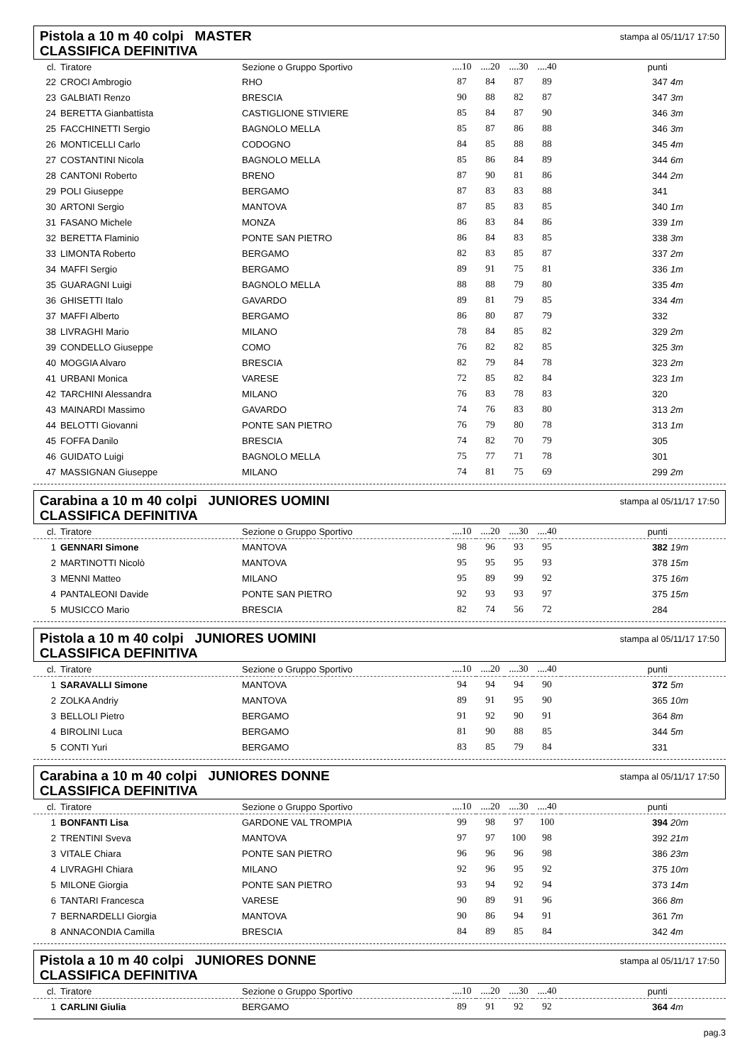Pistola a 10 m 40 colpi MASTER
CLASSIFICA DEFINITIVA
stampa al 05/11/17 17:50
| cl. | Tiratore | Sezione o Gruppo Sportivo | ....10 | ....20 | ....30 | ....40 | punti | |
| --- | --- | --- | --- | --- | --- | --- | --- | --- |
| 22 | CROCI Ambrogio | RHO | 87 | 84 | 87 | 89 | 347 | 4m |
| 23 | GALBIATI Renzo | BRESCIA | 90 | 88 | 82 | 87 | 347 | 3m |
| 24 | BERETTA Gianbattista | CASTIGLIONE STIVIERE | 85 | 84 | 87 | 90 | 346 | 3m |
| 25 | FACCHINETTI Sergio | BAGNOLO MELLA | 85 | 87 | 86 | 88 | 346 | 3m |
| 26 | MONTICELLI Carlo | CODOGNO | 84 | 85 | 88 | 88 | 345 | 4m |
| 27 | COSTANTINI Nicola | BAGNOLO MELLA | 85 | 86 | 84 | 89 | 344 | 6m |
| 28 | CANTONI Roberto | BRENO | 87 | 90 | 81 | 86 | 344 | 2m |
| 29 | POLI Giuseppe | BERGAMO | 87 | 83 | 83 | 88 | 341 | |
| 30 | ARTONI Sergio | MANTOVA | 87 | 85 | 83 | 85 | 340 | 1m |
| 31 | FASANO Michele | MONZA | 86 | 83 | 84 | 86 | 339 | 1m |
| 32 | BERETTA Flaminio | PONTE SAN PIETRO | 86 | 84 | 83 | 85 | 338 | 3m |
| 33 | LIMONTA Roberto | BERGAMO | 82 | 83 | 85 | 87 | 337 | 2m |
| 34 | MAFFI Sergio | BERGAMO | 89 | 91 | 75 | 81 | 336 | 1m |
| 35 | GUARAGNI Luigi | BAGNOLO MELLA | 88 | 88 | 79 | 80 | 335 | 4m |
| 36 | GHISETTI Italo | GAVARDO | 89 | 81 | 79 | 85 | 334 | 4m |
| 37 | MAFFI Alberto | BERGAMO | 86 | 80 | 87 | 79 | 332 | |
| 38 | LIVRAGHI Mario | MILANO | 78 | 84 | 85 | 82 | 329 | 2m |
| 39 | CONDELLO Giuseppe | COMO | 76 | 82 | 82 | 85 | 325 | 3m |
| 40 | MOGGIA Alvaro | BRESCIA | 82 | 79 | 84 | 78 | 323 | 2m |
| 41 | URBANI Monica | VARESE | 72 | 85 | 82 | 84 | 323 | 1m |
| 42 | TARCHINI Alessandra | MILANO | 76 | 83 | 78 | 83 | 320 | |
| 43 | MAINARDI Massimo | GAVARDO | 74 | 76 | 83 | 80 | 313 | 2m |
| 44 | BELOTTI Giovanni | PONTE SAN PIETRO | 76 | 79 | 80 | 78 | 313 | 1m |
| 45 | FOFFA Danilo | BRESCIA | 74 | 82 | 70 | 79 | 305 | |
| 46 | GUIDATO Luigi | BAGNOLO MELLA | 75 | 77 | 71 | 78 | 301 | |
| 47 | MASSIGNAN Giuseppe | MILANO | 74 | 81 | 75 | 69 | 299 | 2m |
Carabina a 10 m 40 colpi JUNIORES UOMINI
CLASSIFICA DEFINITIVA
stampa al 05/11/17 17:50
| cl. | Tiratore | Sezione o Gruppo Sportivo | ....10 | ....20 | ....30 | ....40 | punti | |
| --- | --- | --- | --- | --- | --- | --- | --- | --- |
| 1 | GENNARI Simone | MANTOVA | 98 | 96 | 93 | 95 | 382 | 19m |
| 2 | MARTINOTTI Nicolò | MANTOVA | 95 | 95 | 95 | 93 | 378 | 15m |
| 3 | MENNI Matteo | MILANO | 95 | 89 | 99 | 92 | 375 | 16m |
| 4 | PANTALEONI Davide | PONTE SAN PIETRO | 92 | 93 | 93 | 97 | 375 | 15m |
| 5 | MUSICCO Mario | BRESCIA | 82 | 74 | 56 | 72 | 284 | |
Pistola a 10 m 40 colpi JUNIORES UOMINI
CLASSIFICA DEFINITIVA
stampa al 05/11/17 17:50
| cl. | Tiratore | Sezione o Gruppo Sportivo | ....10 | ....20 | ....30 | ....40 | punti | |
| --- | --- | --- | --- | --- | --- | --- | --- | --- |
| 1 | SARAVALLI Simone | MANTOVA | 94 | 94 | 94 | 90 | 372 | 5m |
| 2 | ZOLKA Andriy | MANTOVA | 89 | 91 | 95 | 90 | 365 | 10m |
| 3 | BELLOLI Pietro | BERGAMO | 91 | 92 | 90 | 91 | 364 | 8m |
| 4 | BIROLINI Luca | BERGAMO | 81 | 90 | 88 | 85 | 344 | 5m |
| 5 | CONTI Yuri | BERGAMO | 83 | 85 | 79 | 84 | 331 | |
Carabina a 10 m 40 colpi JUNIORES DONNE
CLASSIFICA DEFINITIVA
stampa al 05/11/17 17:50
| cl. | Tiratore | Sezione o Gruppo Sportivo | ....10 | ....20 | ....30 | ....40 | punti | |
| --- | --- | --- | --- | --- | --- | --- | --- | --- |
| 1 | BONFANTI Lisa | GARDONE VAL TROMPIA | 99 | 98 | 97 | 100 | 394 | 20m |
| 2 | TRENTINI Sveva | MANTOVA | 97 | 97 | 100 | 98 | 392 | 21m |
| 3 | VITALE Chiara | PONTE SAN PIETRO | 96 | 96 | 96 | 98 | 386 | 23m |
| 4 | LIVRAGHI Chiara | MILANO | 92 | 96 | 95 | 92 | 375 | 10m |
| 5 | MILONE Giorgia | PONTE SAN PIETRO | 93 | 94 | 92 | 94 | 373 | 14m |
| 6 | TANTARI Francesca | VARESE | 90 | 89 | 91 | 96 | 366 | 8m |
| 7 | BERNARDELLI Giorgia | MANTOVA | 90 | 86 | 94 | 91 | 361 | 7m |
| 8 | ANNACONDIA Camilla | BRESCIA | 84 | 89 | 85 | 84 | 342 | 4m |
Pistola a 10 m 40 colpi JUNIORES DONNE
CLASSIFICA DEFINITIVA
stampa al 05/11/17 17:50
| cl. | Tiratore | Sezione o Gruppo Sportivo | ....10 | ....20 | ....30 | ....40 | punti | |
| --- | --- | --- | --- | --- | --- | --- | --- | --- |
| 1 | CARLINI Giulia | BERGAMO | 89 | 91 | 92 | 92 | 364 | 4m |
pag.3